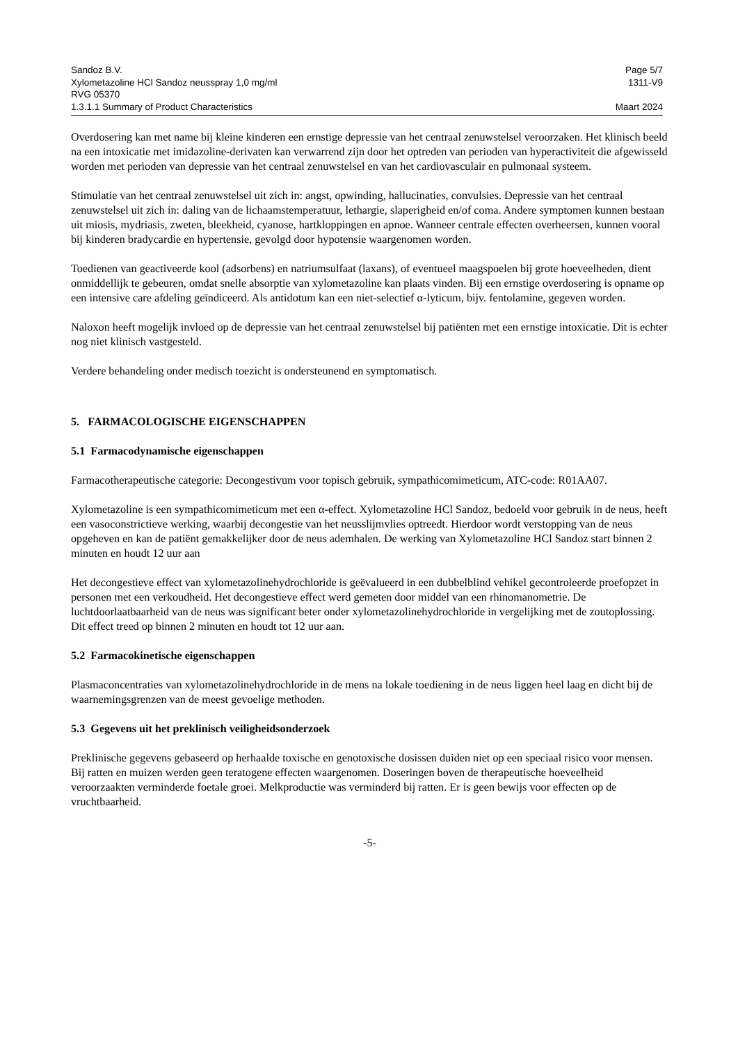Sandoz B.V. Page 5/7
Xylometazoline HCl Sandoz neusspray 1,0 mg/ml 1311-V9
RVG 05370
1.3.1.1 Summary of Product Characteristics Maart 2024
Overdosering kan met name bij kleine kinderen een ernstige depressie van het centraal zenuwstelsel veroorzaken. Het klinisch beeld na een intoxicatie met imidazoline-derivaten kan verwarrend zijn door het optreden van perioden van hyperactiviteit die afgewisseld worden met perioden van depressie van het centraal zenuwstelsel en van het cardiovasculair en pulmonaal systeem.
Stimulatie van het centraal zenuwstelsel uit zich in: angst, opwinding, hallucinaties, convulsies. Depressie van het centraal zenuwstelsel uit zich in: daling van de lichaamstemperatuur, lethargie, slaperigheid en/of coma. Andere symptomen kunnen bestaan uit miosis, mydriasis, zweten, bleekheid, cyanose, hartkloppingen en apnoe. Wanneer centrale effecten overheersen, kunnen vooral bij kinderen bradycardie en hypertensie, gevolgd door hypotensie waargenomen worden.
Toedienen van geactiveerde kool (adsorbens) en natriumsulfaat (laxans), of eventueel maagspoelen bij grote hoeveelheden, dient onmiddellijk te gebeuren, omdat snelle absorptie van xylometazoline kan plaats vinden. Bij een ernstige overdosering is opname op een intensive care afdeling geïndiceerd. Als antidotum kan een niet-selectief α-lyticum, bijv. fentolamine, gegeven worden.
Naloxon heeft mogelijk invloed op de depressie van het centraal zenuwstelsel bij patiënten met een ernstige intoxicatie. Dit is echter nog niet klinisch vastgesteld.
Verdere behandeling onder medisch toezicht is ondersteunend en symptomatisch.
5. FARMACOLOGISCHE EIGENSCHAPPEN
5.1 Farmacodynamische eigenschappen
Farmacotherapeutische categorie: Decongestivum voor topisch gebruik, sympathicomimeticum, ATC-code: R01AA07.
Xylometazoline is een sympathicomimeticum met een α-effect. Xylometazoline HCl Sandoz, bedoeld voor gebruik in de neus, heeft een vasoconstrictieve werking, waarbij decongestie van het neusslijmvlies optreedt. Hierdoor wordt verstopping van de neus opgeheven en kan de patiënt gemakkelijker door de neus ademhalen. De werking van Xylometazoline HCl Sandoz start binnen 2 minuten en houdt 12 uur aan
Het decongestieve effect van xylometazolinehydrochloride is geëvalueerd in een dubbelblind vehikel gecontroleerde proefopzet in personen met een verkoudheid. Het decongestieve effect werd gemeten door middel van een rhinomanometrie. De luchtdoorlaatbaarheid van de neus was significant beter onder xylometazolinehydrochloride in vergelijking met de zoutoplossing. Dit effect treed op binnen 2 minuten en houdt tot 12 uur aan.
5.2 Farmacokinetische eigenschappen
Plasmaconcentraties van xylometazolinehydrochloride in de mens na lokale toediening in de neus liggen heel laag en dicht bij de waarnemingsgrenzen van de meest gevoelige methoden.
5.3 Gegevens uit het preklinisch veiligheidsonderzoek
Preklinische gegevens gebaseerd op herhaalde toxische en genotoxische dosissen duiden niet op een speciaal risico voor mensen. Bij ratten en muizen werden geen teratogene effecten waargenomen. Doseringen boven de therapeutische hoeveelheid veroorzaakten verminderde foetale groei. Melkproductie was verminderd bij ratten. Er is geen bewijs voor effecten op de vruchtbaarheid.
-5-